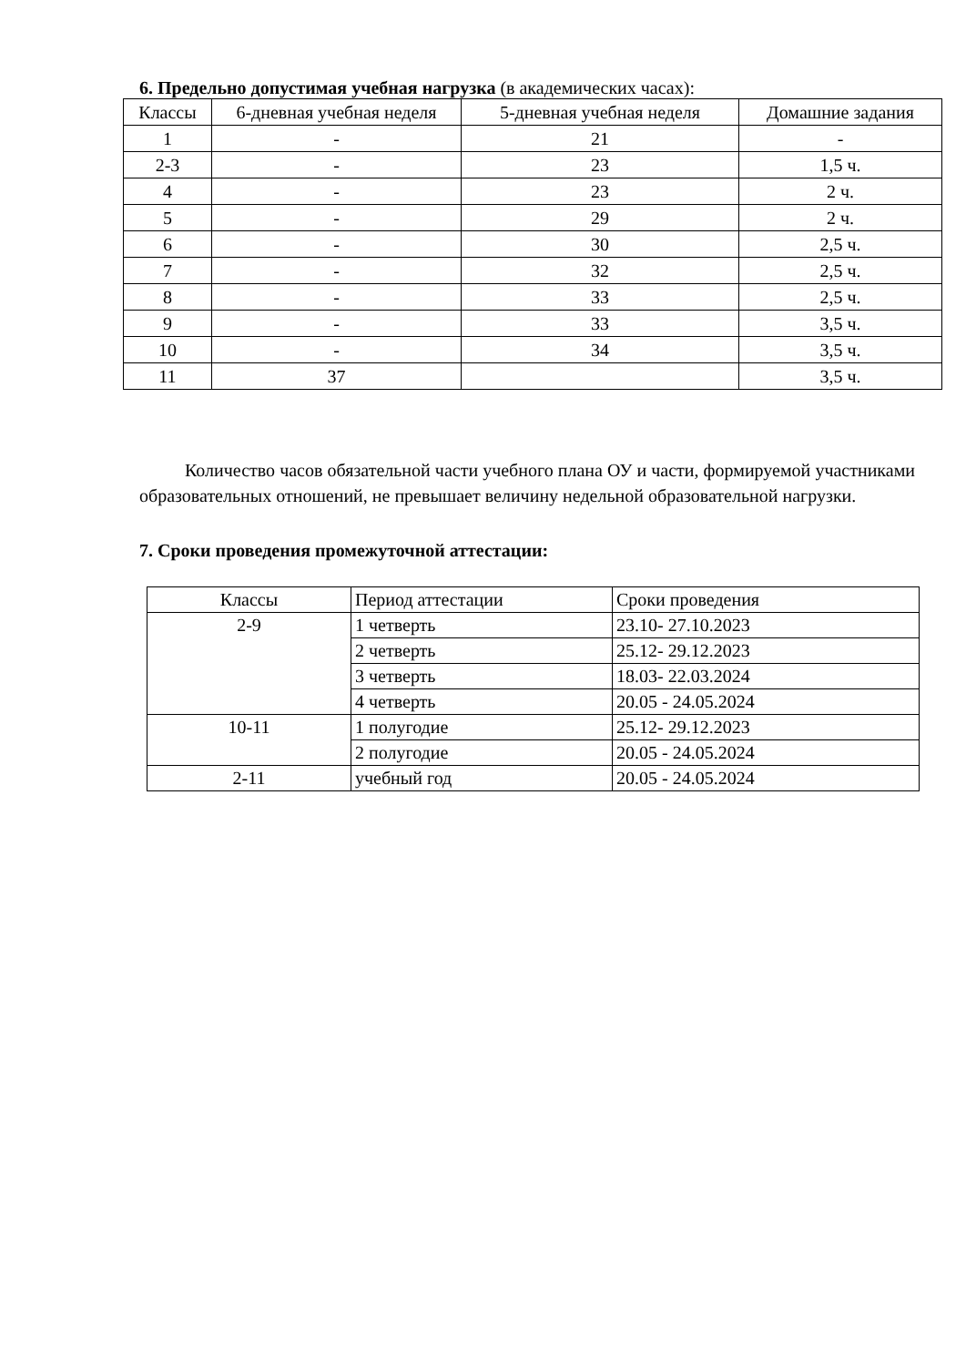6. Предельно допустимая учебная нагрузка (в академических часах):
| Классы | 6-дневная учебная неделя | 5-дневная учебная неделя | Домашние задания |
| 1 | - | 21 | - |
| 2-3 | - | 23 | 1,5 ч. |
| 4 | - | 23 | 2 ч. |
| 5 | - | 29 | 2 ч. |
| 6 | - | 30 | 2,5 ч. |
| 7 | - | 32 | 2,5 ч. |
| 8 | - | 33 | 2,5 ч. |
| 9 | - | 33 | 3,5 ч. |
| 10 | - | 34 | 3,5 ч. |
| 11 | 37 | | 3,5 ч. |
Количество часов обязательной части учебного плана ОУ и части, формируемой участниками образовательных отношений, не превышает величину недельной образовательной нагрузки.
7. Сроки проведения промежуточной аттестации:
| Классы | Период аттестации | Сроки проведения |
| 2-9 | 1 четверть | 23.10- 27.10.2023 |
| | 2 четверть | 25.12- 29.12.2023 |
| | 3 четверть | 18.03- 22.03.2024 |
| | 4 четверть | 20.05 - 24.05.2024 |
| 10-11 | 1 полугодие | 25.12- 29.12.2023 |
| | 2 полугодие | 20.05 - 24.05.2024 |
| 2-11 | учебный год | 20.05 - 24.05.2024 |